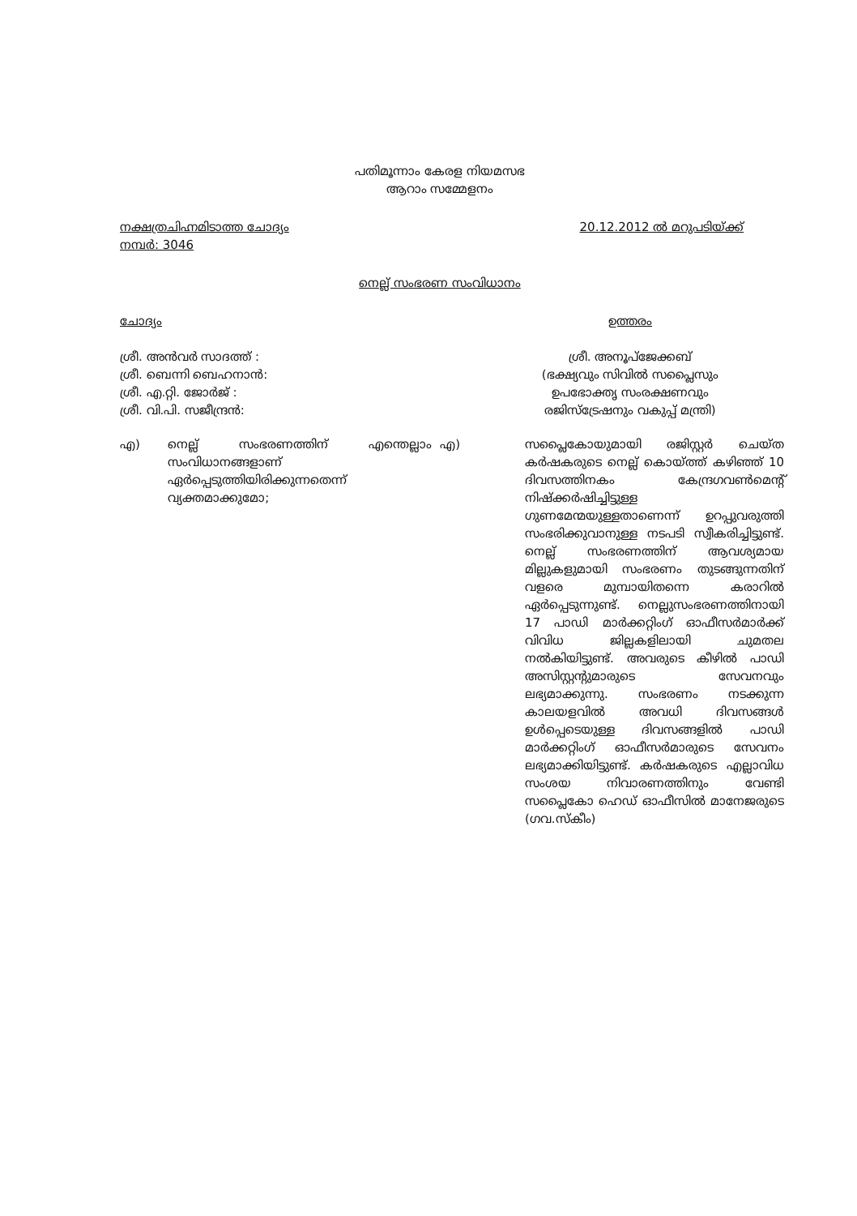പതിമൂന്നാം കേരള നിയമസഭ
ആറാം സമ്മേളനം
നക്ഷത്രചിഹ്നമിടാത്ത ചോദ്യം
നമ്പർ: 3046
20.12.2012 ൽ മറുപടിയ്ക്ക്
നെല്ല് സംഭരണ സംവിധാനം
ചോദ്യം
ശ്രീ. അൻവർ സാദത്ത് :
ശ്രീ. ബെന്നി ബെഹനാൻ:
ശ്രീ. എ.റ്റി. ജോർജ് :
ശ്രീ. വി.പി. സജീന്ദ്രൻ:
ഉത്തരം
ശ്രീ. അനൂപ്ജേക്കബ്
(ഭക്ഷ്യവും സിവിൽ സപ്ലൈസും
ഉപഭോക്തൃ സംരക്ഷണവും
രജിസ്ട്രേഷനും വകുപ്പ് മന്ത്രി)
എ) നെല്ല് സംഭരണത്തിന് എന്തെല്ലാം സംവിധാനങ്ങളാണ് ഏർപ്പെടുത്തിയിരിക്കുന്നതെന്ന് വ്യക്തമാക്കുമോ;
എ)
സപ്ലൈകോയുമായി രജിസ്റ്റർ ചെയ്ത കർഷകരുടെ നെല്ല് കൊയ്ത്ത് കഴിഞ്ഞ് 10 ദിവസത്തിനകം കേന്ദ്രഗവൺമെന്റ് നിഷ്ക്കർഷിച്ചിട്ടുള്ള ഗുണമേന്മയുള്ളതാണെന്ന് ഉറപ്പുവരുത്തി സംഭരിക്കുവാനുള്ള നടപടി സ്വീകരിച്ചിട്ടുണ്ട്. നെല്ല് സംഭരണത്തിന് ആവശ്യമായ മില്ലുകളുമായി സംഭരണം തുടങ്ങുന്നതിന് വളരെ മുമ്പായിതന്നെ കരാറിൽ ഏർപ്പെടുന്നുണ്ട്. നെല്ലുസംഭരണത്തിനായി 17 പാഡി മാർക്കറ്റിംഗ് ഓഫീസർമാർക്ക് വിവിധ ജില്ലകളിലായി ചുമതല നൽകിയിട്ടുണ്ട്. അവരുടെ കീഴിൽ പാഡി അസിസ്റ്റന്റുമാരുടെ സേവനവും ലഭ്യമാക്കുന്നു. സംഭരണം നടക്കുന്ന കാലയളവിൽ അവധി ദിവസങ്ങൾ ഉൾപ്പെടെയുള്ള ദിവസങ്ങളിൽ പാഡി മാർക്കറ്റിംഗ് ഓഫീസർമാരുടെ സേവനം ലഭ്യമാക്കിയിട്ടുണ്ട്. കർഷകരുടെ എല്ലാവിധ സംശയ നിവാരണത്തിനും വേണ്ടി സപ്ലൈകോ ഹെഡ് ഓഫീസിൽ മാനേജരുടെ (ഗവ.സ്കീം)